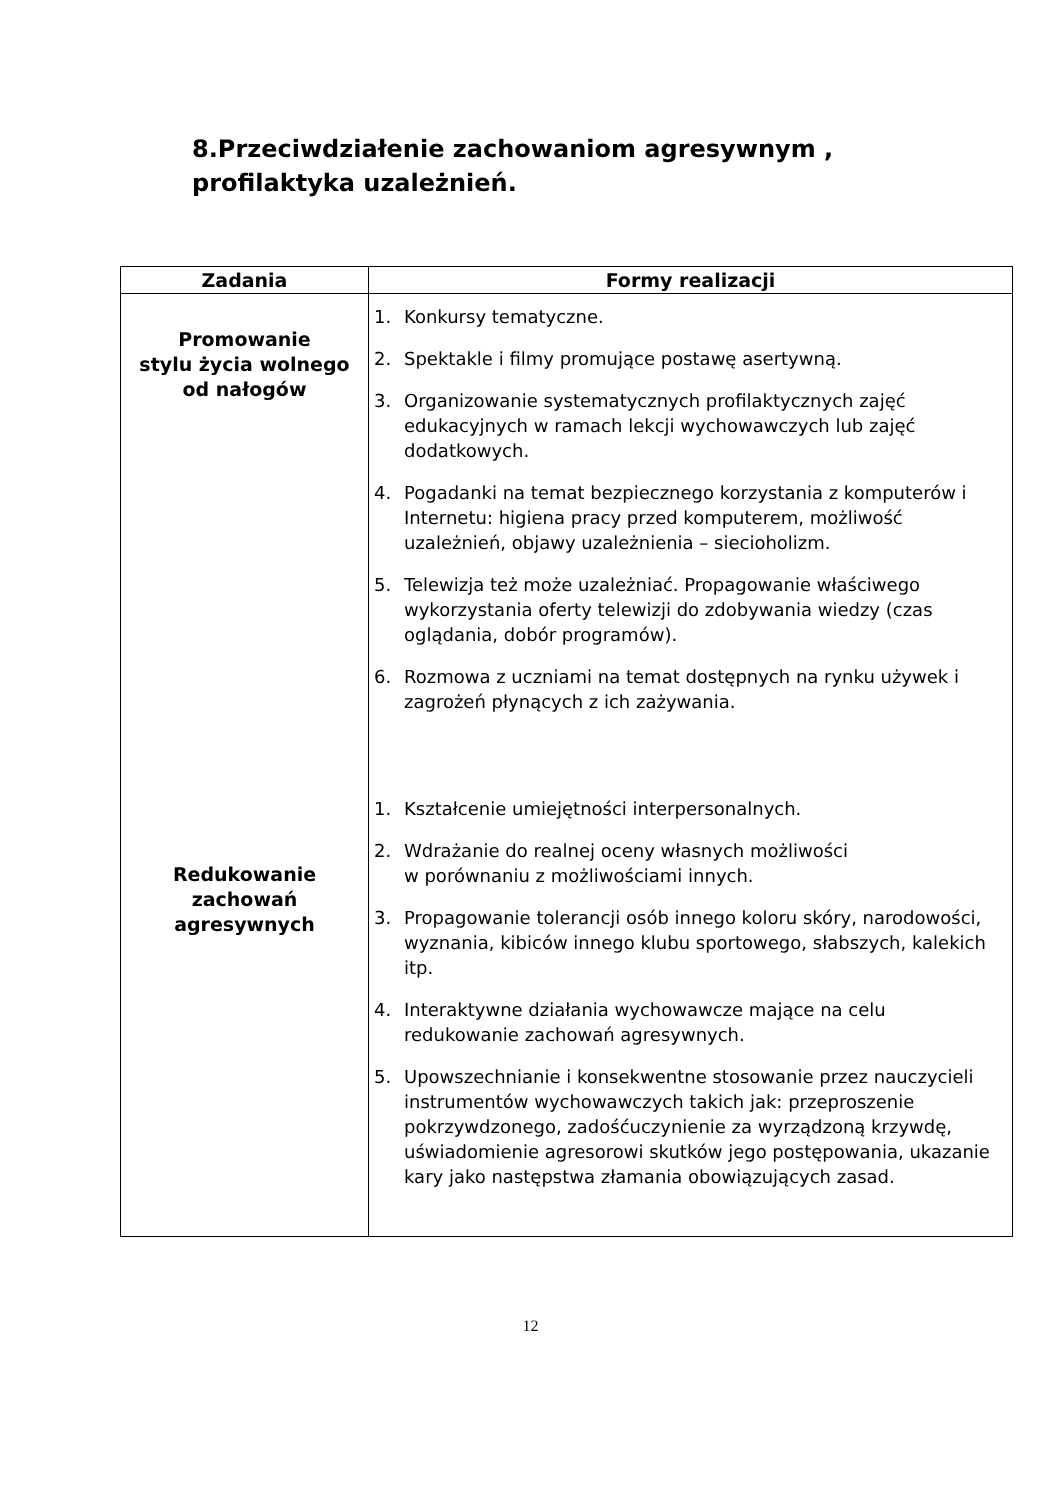8.Przeciwdziałenie zachowaniom agresywnym , profilaktyka uzależnień.
| Zadania | Formy realizacji |
| --- | --- |
| Promowanie stylu życia wolnego od nałogów Redukowanie zachowań agresywnych | 1. Konkursy tematyczne. 2. Spektakle i filmy promujące postawę asertywną. 3. Organizowanie systematycznych profilaktycznych zajęć edukacyjnych w ramach lekcji wychowawczych lub zajęć dodatkowych. 4. Pogadanki na temat bezpiecznego korzystania z komputerów i Internetu: higiena pracy przed komputerem, możliwość uzależnień, objawy uzależnienia – siecioholizm. 5. Telewizja też może uzależniać. Propagowanie właściwego wykorzystania oferty telewizji do zdobywania wiedzy (czas oglądania, dobór programów). 6. Rozmowa z uczniami na temat dostępnych na rynku używek i zagrożeń płynących z ich zażywania. 1. Kształcenie umiejętności interpersonalnych. 2. Wdrażanie do realnej oceny własnych możliwości w porównaniu z możliwościami innych. 3. Propagowanie tolerancji osób innego koloru skóry, narodowości, wyznania, kibiców innego klubu sportowego, słabszych, kalekich itp. 4. Interaktywne działania wychowawcze mające na celu redukowanie zachowań agresywnych. 5. Upowszechnianie i konsekwentne stosowanie przez nauczycieli instrumentów wychowawczych takich jak: przeproszenie pokrzywdzonego, zadośćuczynienie za wyrządzoną krzywdę, uświadomienie agresorowi skutków jego postępowania, ukazanie kary jako następstwa złamania obowiązujących zasad. |
12